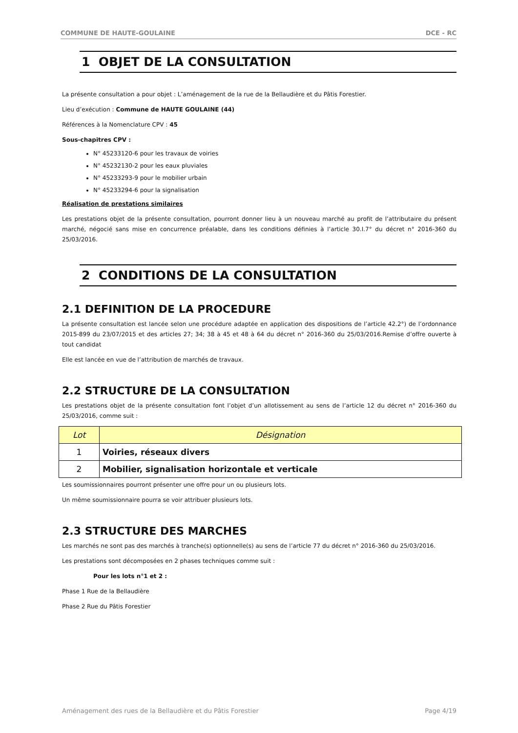COMMUNE DE HAUTE-GOULAINE DCE - RC
1 OBJET DE LA CONSULTATION
La présente consultation a pour objet : L’aménagement de la rue de la Bellaudière et du Pâtis Forestier.
Lieu d’exécution : Commune de HAUTE GOULAINE (44)
Références à la Nomenclature CPV : 45
Sous-chapitres CPV :
N° 45233120-6 pour les travaux de voiries
N° 45232130-2 pour les eaux pluviales
N° 45233293-9 pour le mobilier urbain
N° 45233294-6 pour la signalisation
Réalisation de prestations similaires
Les prestations objet de la présente consultation, pourront donner lieu à un nouveau marché au profit de l’attributaire du présent marché, négocié sans mise en concurrence préalable, dans les conditions définies à l’article 30.I.7° du décret n° 2016-360 du 25/03/2016.
2 CONDITIONS DE LA CONSULTATION
2.1 DEFINITION DE LA PROCEDURE
La présente consultation est lancée selon une procédure adaptée en application des dispositions de l’article 42.2°) de l’ordonnance 2015-899 du 23/07/2015 et des articles 27; 34; 38 à 45 et 48 à 64 du décret n° 2016-360 du 25/03/2016.Remise d’offre ouverte à tout candidat
Elle est lancée en vue de l’attribution de marchés de travaux.
2.2 STRUCTURE DE LA CONSULTATION
Les prestations objet de la présente consultation font l’objet d’un allotissement au sens de l’article 12 du décret n° 2016-360 du 25/03/2016, comme suit :
| Lot | Désignation |
| --- | --- |
| 1 | Voiries, réseaux divers |
| 2 | Mobilier, signalisation horizontale et verticale |
Les soumissionnaires pourront présenter une offre pour un ou plusieurs lots.
Un même soumissionnaire pourra se voir attribuer plusieurs lots.
2.3 STRUCTURE DES MARCHES
Les marchés ne sont pas des marchés à tranche(s) optionnelle(s) au sens de l’article 77 du décret n° 2016-360 du 25/03/2016.
Les prestations sont décomposées en 2 phases techniques comme suit :
Pour les lots n°1 et 2 :
Phase 1 Rue de la Bellaudière
Phase 2 Rue du Pâtis Forestier
Aménagement des rues de la Bellaudière et du Pâtis Forestier Page 4/19